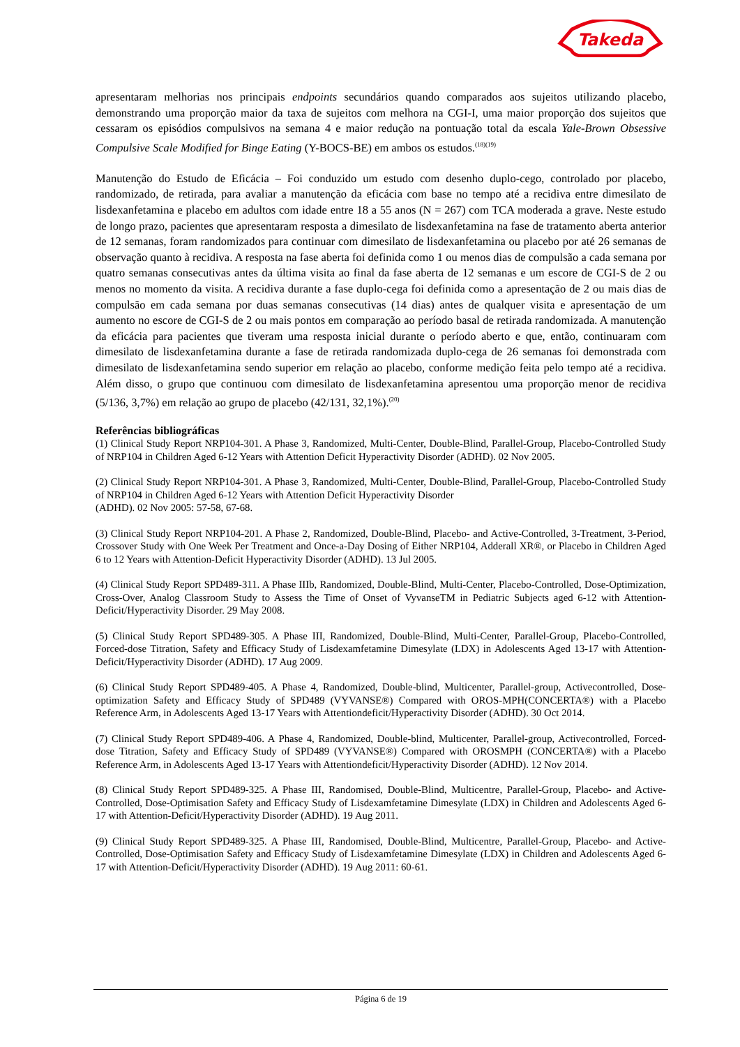Takeda
apresentaram melhorias nos principais endpoints secundários quando comparados aos sujeitos utilizando placebo, demonstrando uma proporção maior da taxa de sujeitos com melhora na CGI-I, uma maior proporção dos sujeitos que cessaram os episódios compulsivos na semana 4 e maior redução na pontuação total da escala Yale-Brown Obsessive Compulsive Scale Modified for Binge Eating (Y-BOCS-BE) em ambos os estudos.<sup>(18)(19)</sup>
Manutenção do Estudo de Eficácia – Foi conduzido um estudo com desenho duplo-cego, controlado por placebo, randomizado, de retirada, para avaliar a manutenção da eficácia com base no tempo até a recidiva entre dimesilato de lisdexanfetamina e placebo em adultos com idade entre 18 a 55 anos (N = 267) com TCA moderada a grave. Neste estudo de longo prazo, pacientes que apresentaram resposta a dimesilato de lisdexanfetamina na fase de tratamento aberta anterior de 12 semanas, foram randomizados para continuar com dimesilato de lisdexanfetamina ou placebo por até 26 semanas de observação quanto à recidiva. A resposta na fase aberta foi definida como 1 ou menos dias de compulsão a cada semana por quatro semanas consecutivas antes da última visita ao final da fase aberta de 12 semanas e um escore de CGI-S de 2 ou menos no momento da visita. A recidiva durante a fase duplo-cega foi definida como a apresentação de 2 ou mais dias de compulsão em cada semana por duas semanas consecutivas (14 dias) antes de qualquer visita e apresentação de um aumento no escore de CGI-S de 2 ou mais pontos em comparação ao período basal de retirada randomizada. A manutenção da eficácia para pacientes que tiveram uma resposta inicial durante o período aberto e que, então, continuaram com dimesilato de lisdexanfetamina durante a fase de retirada randomizada duplo-cega de 26 semanas foi demonstrada com dimesilato de lisdexanfetamina sendo superior em relação ao placebo, conforme medição feita pelo tempo até a recidiva. Além disso, o grupo que continuou com dimesilato de lisdexanfetamina apresentou uma proporção menor de recidiva (5/136, 3,7%) em relação ao grupo de placebo (42/131, 32,1%).<sup>(20)</sup>
Referências bibliográficas
(1) Clinical Study Report NRP104-301. A Phase 3, Randomized, Multi-Center, Double-Blind, Parallel-Group, Placebo-Controlled Study of NRP104 in Children Aged 6-12 Years with Attention Deficit Hyperactivity Disorder (ADHD). 02 Nov 2005.
(2) Clinical Study Report NRP104-301. A Phase 3, Randomized, Multi-Center, Double-Blind, Parallel-Group, Placebo-Controlled Study of NRP104 in Children Aged 6-12 Years with Attention Deficit Hyperactivity Disorder
(ADHD). 02 Nov 2005: 57-58, 67-68.
(3) Clinical Study Report NRP104-201. A Phase 2, Randomized, Double-Blind, Placebo- and Active-Controlled, 3-Treatment, 3-Period, Crossover Study with One Week Per Treatment and Once-a-Day Dosing of Either NRP104, Adderall XR®, or Placebo in Children Aged 6 to 12 Years with Attention-Deficit Hyperactivity Disorder (ADHD). 13 Jul 2005.
(4) Clinical Study Report SPD489-311. A Phase IIIb, Randomized, Double-Blind, Multi-Center, Placebo-Controlled, Dose-Optimization, Cross-Over, Analog Classroom Study to Assess the Time of Onset of VyvanseTM in Pediatric Subjects aged 6-12 with Attention-Deficit/Hyperactivity Disorder. 29 May 2008.
(5) Clinical Study Report SPD489-305. A Phase III, Randomized, Double-Blind, Multi-Center, Parallel-Group, Placebo-Controlled, Forced-dose Titration, Safety and Efficacy Study of Lisdexamfetamine Dimesylate (LDX) in Adolescents Aged 13-17 with Attention-Deficit/Hyperactivity Disorder (ADHD). 17 Aug 2009.
(6) Clinical Study Report SPD489-405. A Phase 4, Randomized, Double-blind, Multicenter, Parallel-group, Activecontrolled, Dose-optimization Safety and Efficacy Study of SPD489 (VYVANSE®) Compared with OROS-MPH(CONCERTA®) with a Placebo Reference Arm, in Adolescents Aged 13-17 Years with Attentiondeficit/Hyperactivity Disorder (ADHD). 30 Oct 2014.
(7) Clinical Study Report SPD489-406. A Phase 4, Randomized, Double-blind, Multicenter, Parallel-group, Activecontrolled, Forced-dose Titration, Safety and Efficacy Study of SPD489 (VYVANSE®) Compared with OROSMPH (CONCERTA®) with a Placebo Reference Arm, in Adolescents Aged 13-17 Years with Attentiondeficit/Hyperactivity Disorder (ADHD). 12 Nov 2014.
(8) Clinical Study Report SPD489-325. A Phase III, Randomised, Double-Blind, Multicentre, Parallel-Group, Placebo- and Active-Controlled, Dose-Optimisation Safety and Efficacy Study of Lisdexamfetamine Dimesylate (LDX) in Children and Adolescents Aged 6-17 with Attention-Deficit/Hyperactivity Disorder (ADHD). 19 Aug 2011.
(9) Clinical Study Report SPD489-325. A Phase III, Randomised, Double-Blind, Multicentre, Parallel-Group, Placebo- and Active-Controlled, Dose-Optimisation Safety and Efficacy Study of Lisdexamfetamine Dimesylate (LDX) in Children and Adolescents Aged 6-17 with Attention-Deficit/Hyperactivity Disorder (ADHD). 19 Aug 2011: 60-61.
Página 6 de 19